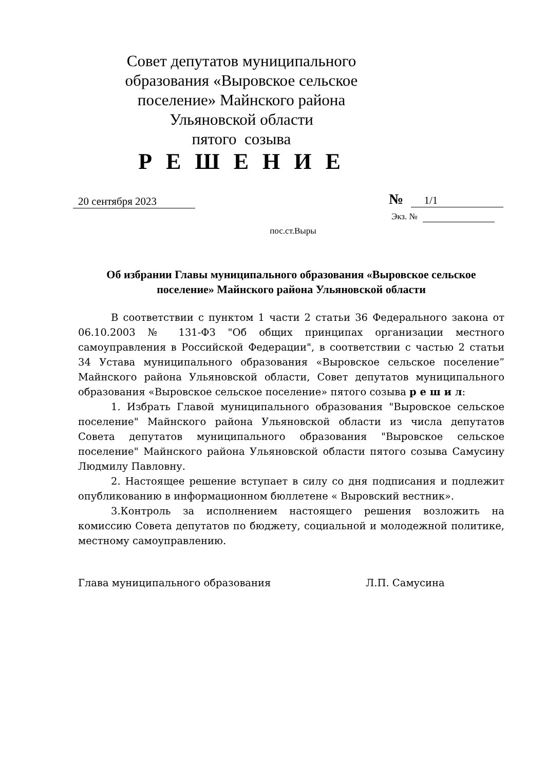Совет депутатов муниципального образования «Выровское сельское поселение» Майнского района Ульяновской области
пятого созыва
Р Е Ш Е Н И Е
20 сентября 2023
№ 1/1
Экз. №
пос.ст.Выры
Об избрании Главы муниципального образования «Выровское сельское поселение» Майнского района Ульяновской области
В соответствии с пунктом 1 части 2 статьи 36 Федерального закона от 06.10.2003 № 131-ФЗ "Об общих принципах организации местного самоуправления в Российской Федерации", в соответствии с частью 2 статьи 34 Устава муниципального образования «Выровское сельское поселение” Майнского района Ульяновской области, Совет депутатов муниципального образования «Выровское сельское поселение» пятого созыва р е ш и л:
1. Избрать Главой муниципального образования "Выровское сельское поселение" Майнского района Ульяновской области из числа депутатов Совета депутатов муниципального образования "Выровское сельское поселение" Майнского района Ульяновской области пятого созыва Самусину Людмилу Павловну.
2. Настоящее решение вступает в силу со дня подписания и подлежит опубликованию в информационном бюллетене « Выровский вестник».
3.Контроль за исполнением настоящего решения возложить на комиссию Совета депутатов по бюджету, социальной и молодежной политике, местному самоуправлению.
Глава муниципального образования Л.П. Самусина